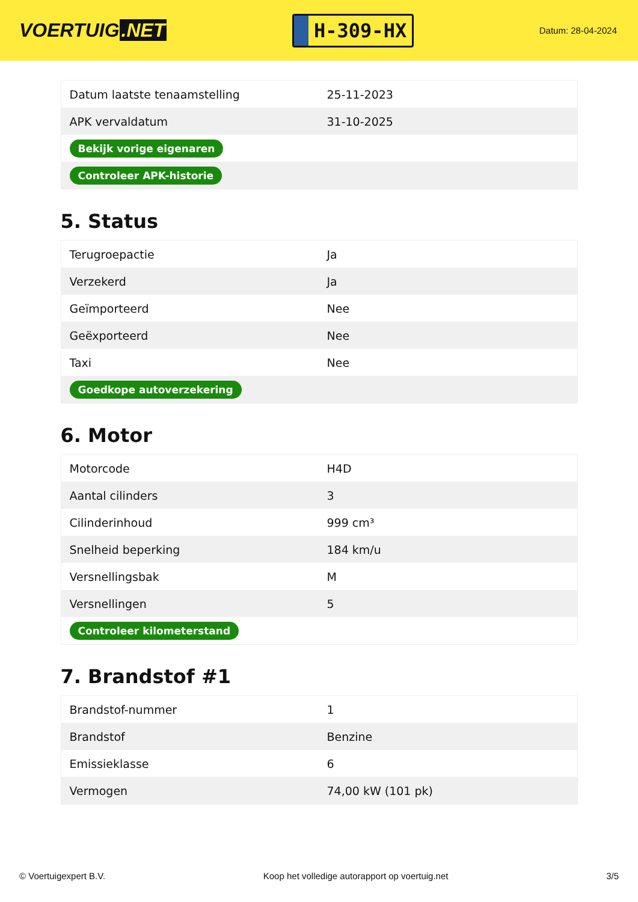VOERTUIG.NET
H-309-HX
Datum: 28-04-2024
| Datum laatste tenaamstelling | 25-11-2023 |
| APK vervaldatum | 31-10-2025 |
| Bekijk vorige eigenaren | |
| Controleer APK-historie | |
5. Status
| Terugroepactie | Ja |
| Verzekerd | Ja |
| Geïmporteerd | Nee |
| Geëxporteerd | Nee |
| Taxi | Nee |
| Goedkope autoverzekering | |
6. Motor
| Motorcode | H4D |
| Aantal cilinders | 3 |
| Cilinderinhoud | 999 cm³ |
| Snelheid beperking | 184 km/u |
| Versnellingsbak | M |
| Versnellingen | 5 |
| Controleer kilometerstand | |
7. Brandstof #1
| Brandstof-nummer | 1 |
| Brandstof | Benzine |
| Emissieklasse | 6 |
| Vermogen | 74,00 kW (101 pk) |
© Voertuigexpert B.V. Koop het volledige autorapport op voertuig.net 3/5